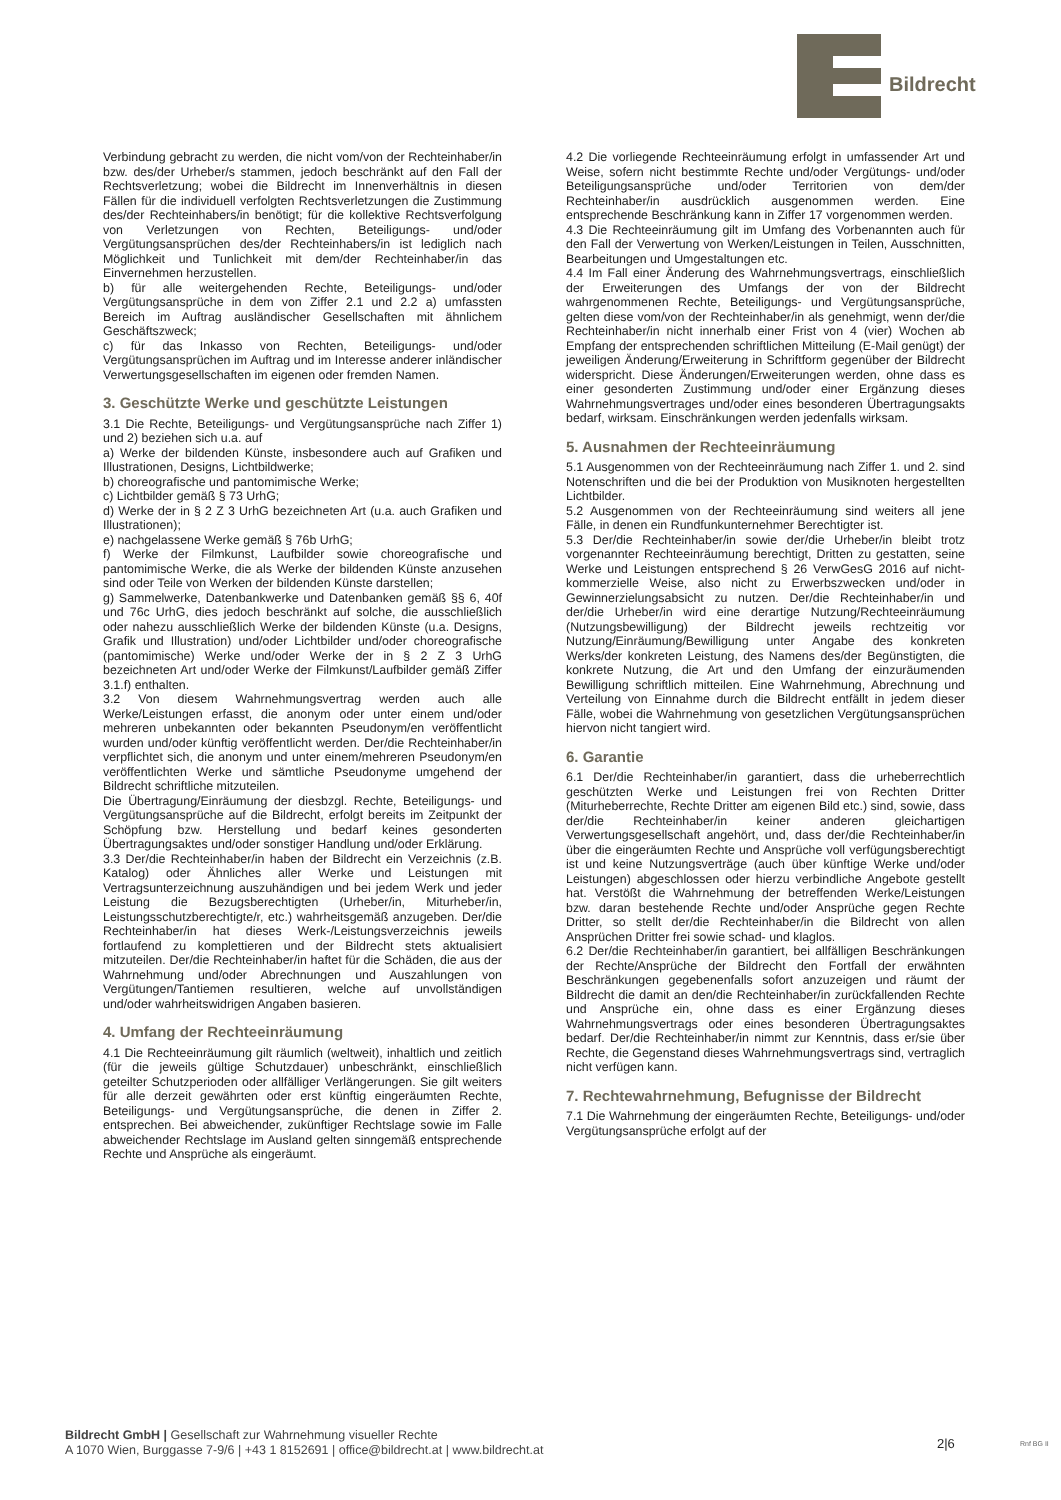Bildrecht
Verbindung gebracht zu werden, die nicht vom/von der Rechteinhaber/in bzw. des/der Urheber/s stammen, jedoch beschränkt auf den Fall der Rechtsverletzung; wobei die Bildrecht im Innenverhältnis in diesen Fällen für die individuell verfolgten Rechtsverletzungen die Zustimmung des/der Rechteinhabers/in benötigt; für die kollektive Rechtsverfolgung von Verletzungen von Rechten, Beteiligungs- und/oder Vergütungsansprüchen des/der Rechteinhabers/in ist lediglich nach Möglichkeit und Tunlichkeit mit dem/der Rechteinhaber/in das Einvernehmen herzustellen.
b) für alle weitergehenden Rechte, Beteiligungs- und/oder Vergütungsansprüche in dem von Ziffer 2.1 und 2.2 a) umfassten Bereich im Auftrag ausländischer Gesellschaften mit ähnlichem Geschäftszweck;
c) für das Inkasso von Rechten, Beteiligungs- und/oder Vergütungsansprüchen im Auftrag und im Interesse anderer inländischer Verwertungsgesellschaften im eigenen oder fremden Namen.
3. Geschützte Werke und geschützte Leistungen
3.1 Die Rechte, Beteiligungs- und Vergütungsansprüche nach Ziffer 1) und 2) beziehen sich u.a. auf
a) Werke der bildenden Künste, insbesondere auch auf Grafiken und Illustrationen, Designs, Lichtbildwerke;
b) choreografische und pantomimische Werke;
c) Lichtbilder gemäß § 73 UrhG;
d) Werke der in § 2 Z 3 UrhG bezeichneten Art (u.a. auch Grafiken und Illustrationen);
e) nachgelassene Werke gemäß § 76b UrhG;
f) Werke der Filmkunst, Laufbilder sowie choreografische und pantomimische Werke, die als Werke der bildenden Künste anzusehen sind oder Teile von Werken der bildenden Künste darstellen;
g) Sammelwerke, Datenbankwerke und Datenbanken gemäß §§ 6, 40f und 76c UrhG, dies jedoch beschränkt auf solche, die ausschließlich oder nahezu ausschließlich Werke der bildenden Künste (u.a. Designs, Grafik und Illustration) und/oder Lichtbilder und/oder choreografische (pantomimische) Werke und/oder Werke der in § 2 Z 3 UrhG bezeichneten Art und/oder Werke der Filmkunst/Laufbilder gemäß Ziffer 3.1.f) enthalten.
3.2 Von diesem Wahrnehmungsvertrag werden auch alle Werke/Leistungen erfasst, die anonym oder unter einem und/oder mehreren unbekannten oder bekannten Pseudonym/en veröffentlicht wurden und/oder künftig veröffentlicht werden. Der/die Rechteinhaber/in verpflichtet sich, die anonym und unter einem/mehreren Pseudonym/en veröffentlichten Werke und sämtliche Pseudonyme umgehend der Bildrecht schriftliche mitzuteilen.
Die Übertragung/Einräumung der diesbzgl. Rechte, Beteiligungs- und Vergütungsansprüche auf die Bildrecht, erfolgt bereits im Zeitpunkt der Schöpfung bzw. Herstellung und bedarf keines gesonderten Übertragungsaktes und/oder sonstiger Handlung und/oder Erklärung.
3.3 Der/die Rechteinhaber/in haben der Bildrecht ein Verzeichnis (z.B. Katalog) oder Ähnliches aller Werke und Leistungen mit Vertragsunterzeichnung auszuhändigen und bei jedem Werk und jeder Leistung die Bezugsberechtigten (Urheber/in, Miturheber/in, Leistungsschutzberechtigte/r, etc.) wahrheitsgemäß anzugeben. Der/die Rechteinhaber/in hat dieses Werk-/Leistungsverzeichnis jeweils fortlaufend zu komplettieren und der Bildrecht stets aktualisiert mitzuteilen. Der/die Rechteinhaber/in haftet für die Schäden, die aus der Wahrnehmung und/oder Abrechnungen und Auszahlungen von Vergütungen/Tantiemen resultieren, welche auf unvollständigen und/oder wahrheitswidrigen Angaben basieren.
4. Umfang der Rechteeinräumung
4.1 Die Rechteeinräumung gilt räumlich (weltweit), inhaltlich und zeitlich (für die jeweils gültige Schutzdauer) unbeschränkt, einschließlich geteilter Schutzperioden oder allfälliger Verlängerungen. Sie gilt weiters für alle derzeit gewährten oder erst künftig eingeräumten Rechte, Beteiligungs- und Vergütungsansprüche, die denen in Ziffer 2. entsprechen. Bei abweichender, zukünftiger Rechtslage sowie im Falle abweichender Rechtslage im Ausland gelten sinngemäß entsprechende Rechte und Ansprüche als eingeräumt.
4.2 Die vorliegende Rechteeinräumung erfolgt in umfassender Art und Weise, sofern nicht bestimmte Rechte und/oder Vergütungs- und/oder Beteiligungsansprüche und/oder Territorien von dem/der Rechteinhaber/in ausdrücklich ausgenommen werden. Eine entsprechende Beschränkung kann in Ziffer 17 vorgenommen werden.
4.3 Die Rechteeinräumung gilt im Umfang des Vorbenannten auch für den Fall der Verwertung von Werken/Leistungen in Teilen, Ausschnitten, Bearbeitungen und Umgestaltungen etc.
4.4 Im Fall einer Änderung des Wahrnehmungsvertrags, einschließlich der Erweiterungen des Umfangs der von der Bildrecht wahrgenommenen Rechte, Beteiligungs- und Vergütungsansprüche, gelten diese vom/von der Rechteinhaber/in als genehmigt, wenn der/die Rechteinhaber/in nicht innerhalb einer Frist von 4 (vier) Wochen ab Empfang der entsprechenden schriftlichen Mitteilung (E-Mail genügt) der jeweiligen Änderung/Erweiterung in Schriftform gegenüber der Bildrecht widerspricht. Diese Änderungen/Erweiterungen werden, ohne dass es einer gesonderten Zustimmung und/oder einer Ergänzung dieses Wahrnehmungsvertrages und/oder eines besonderen Übertragungsakts bedarf, wirksam. Einschränkungen werden jedenfalls wirksam.
5. Ausnahmen der Rechteeinräumung
5.1 Ausgenommen von der Rechteeinräumung nach Ziffer 1. und 2. sind Notenschriften und die bei der Produktion von Musiknoten hergestellten Lichtbilder.
5.2 Ausgenommen von der Rechteeinräumung sind weiters all jene Fälle, in denen ein Rundfunkunternehmer Berechtigter ist.
5.3 Der/die Rechteinhaber/in sowie der/die Urheber/in bleibt trotz vorgenannter Rechteeinräumung berechtigt, Dritten zu gestatten, seine Werke und Leistungen entsprechend § 26 VerwGesG 2016 auf nicht-kommerzielle Weise, also nicht zu Erwerbszwecken und/oder in Gewinnerzielungsabsicht zu nutzen. Der/die Rechteinhaber/in und der/die Urheber/in wird eine derartige Nutzung/Rechteeinräumung (Nutzungsbewilligung) der Bildrecht jeweils rechtzeitig vor Nutzung/Einräumung/Bewilligung unter Angabe des konkreten Werks/der konkreten Leistung, des Namens des/der Begünstigten, die konkrete Nutzung, die Art und den Umfang der einzuräumenden Bewilligung schriftlich mitteilen. Eine Wahrnehmung, Abrechnung und Verteilung von Einnahme durch die Bildrecht entfällt in jedem dieser Fälle, wobei die Wahrnehmung von gesetzlichen Vergütungsansprüchen hiervon nicht tangiert wird.
6. Garantie
6.1 Der/die Rechteinhaber/in garantiert, dass die urheberrechtlich geschützten Werke und Leistungen frei von Rechten Dritter (Miturheberrechte, Rechte Dritter am eigenen Bild etc.) sind, sowie, dass der/die Rechteinhaber/in keiner anderen gleichartigen Verwertungsgesellschaft angehört, und, dass der/die Rechteinhaber/in über die eingeräumten Rechte und Ansprüche voll verfügungsberechtigt ist und keine Nutzungsverträge (auch über künftige Werke und/oder Leistungen) abgeschlossen oder hierzu verbindliche Angebote gestellt hat. Verstößt die Wahrnehmung der betreffenden Werke/Leistungen bzw. daran bestehende Rechte und/oder Ansprüche gegen Rechte Dritter, so stellt der/die Rechteinhaber/in die Bildrecht von allen Ansprüchen Dritter frei sowie schad- und klaglos.
6.2 Der/die Rechteinhaber/in garantiert, bei allfälligen Beschränkungen der Rechte/Ansprüche der Bildrecht den Fortfall der erwähnten Beschränkungen gegebenenfalls sofort anzuzeigen und räumt der Bildrecht die damit an den/die Rechteinhaber/in zurückfallenden Rechte und Ansprüche ein, ohne dass es einer Ergänzung dieses Wahrnehmungsvertrags oder eines besonderen Übertragungsaktes bedarf. Der/die Rechteinhaber/in nimmt zur Kenntnis, dass er/sie über Rechte, die Gegenstand dieses Wahrnehmungsvertrags sind, vertraglich nicht verfügen kann.
7. Rechtewahrnehmung, Befugnisse der Bildrecht
7.1 Die Wahrnehmung der eingeräumten Rechte, Beteiligungs- und/oder Vergütungsansprüche erfolgt auf der
Bildrecht GmbH | Gesellschaft zur Wahrnehmung visueller Rechte
A 1070 Wien, Burggasse 7-9/6 | +43 1 8152691 | office@bildrecht.at | www.bildrecht.at
2|6 Rnf BG II